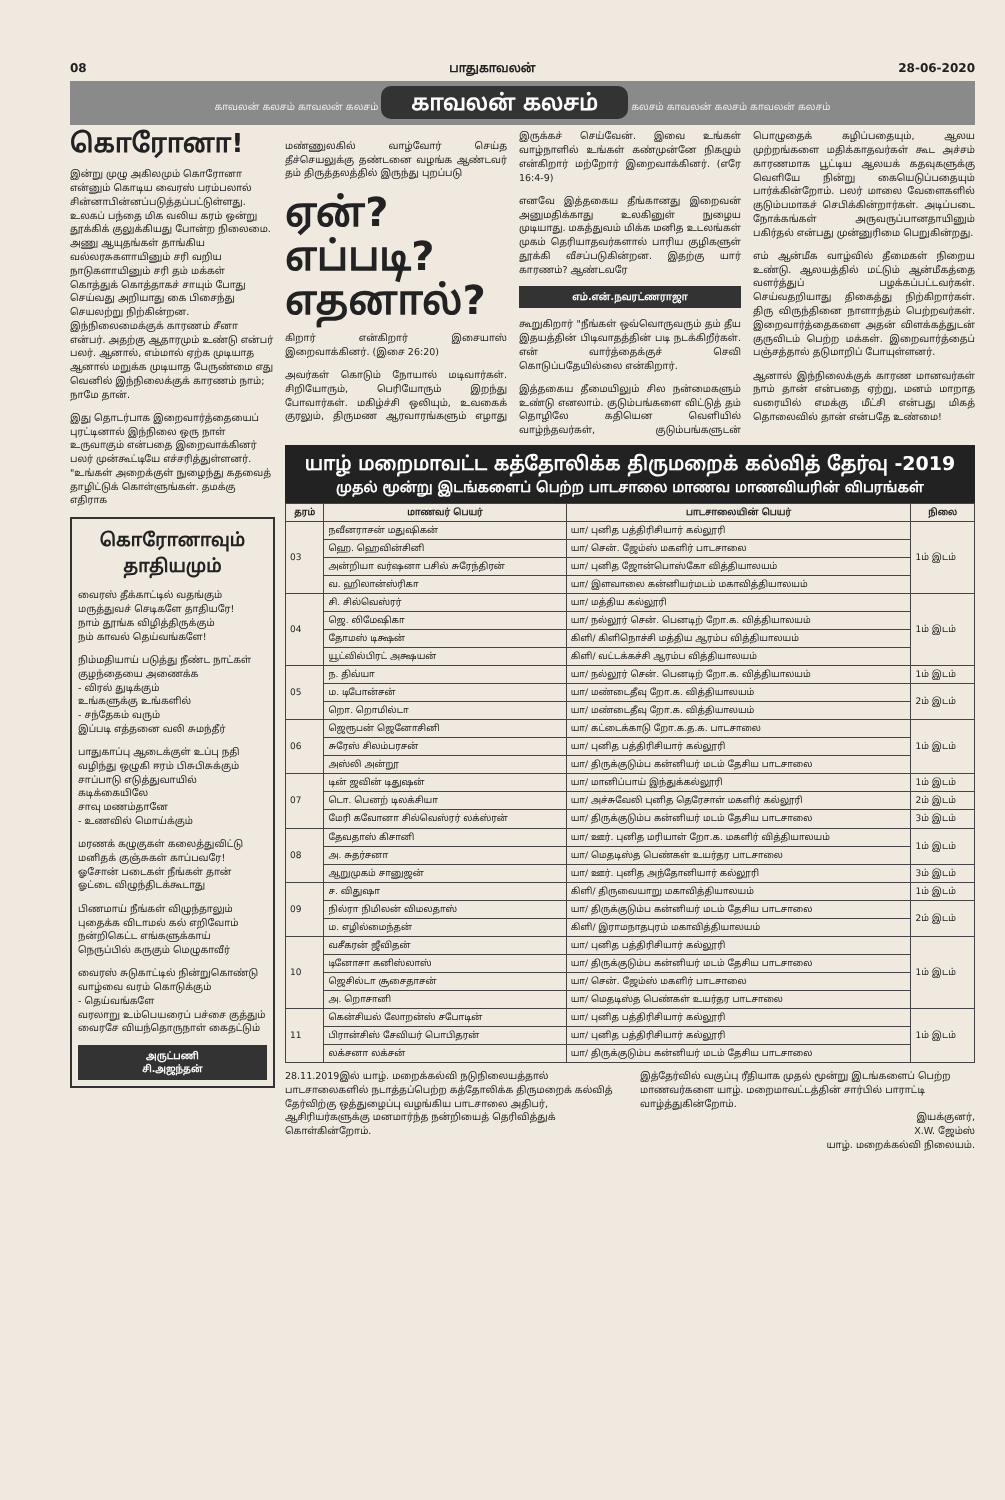08 பாதுகாவலன் 28-06-2020
காவலன் கலசம் காவலன் கலசம் காவலன் கலசம் கலசம் காவலன் கலசம் காவலன் கலசம்
கொரோனா!
இன்று முழு அகிலமும் கொரோனா என்னும் கொடிய வைரஸ் பரம்பலால் சின்னாபின்னப்படுத்தப்பட்டுள்ளது. உலகப் பந்தை மிக வலிய கரம் ஒன்று தூக்கிக் குலுக்கியது போன்ற நிலைமை. அணு ஆயுதங்கள் தாங்கிய வல்லரசுகளாயினும் சரி வறிய நாடுகளாயினும் சரி தம் மக்கள் கொத்துக் கொத்தாகச் சாயும் போது செய்வது அறியாது கை பிசைந்து செயலற்று நிற்கின்றன. இந்நிலைமைக்குக் காரணம் சீனா என்பர். அதற்கு ஆதாரமும் உண்டு என்பர் பலர். ஆனால், எம்மால் ஏற்க முடியாத ஆனால் மறுக்க முடியாத பேருண்மை எது வெனில் இந்நிலைக்குக் காரணம் நாம்; நாமே தான்.
இது தொடர்பாக இறைவார்த்தையைப் புரட்டினால் இந்நிலை ஒரு நாள் உருவாகும் என்பதை இறைவாக்கினர் பலர் முன்கூட்டியே எச்சரித்துள்ளனர். "உங்கள் அறைக்குள் நுழைந்து கதவைத் தாழிட்டுக் கொள்ளுங்கள். தமக்கு எதிராக
கொரோனாவும் தாதியமும்
வைரஸ் தீக்காட்டில் வதங்கும்
மருத்துவச் செடிகளே தாதியரே!
நாம் தூங்க விழித்திருக்கும்
நம் காவல் தெய்வங்களே!
நிம்மதியாய் படுத்து நீண்ட நாட்கள்
குழந்தையை அணைக்க
- விரல் துடிக்கும்
உங்களுக்கு உங்களில்
- சந்தேகம் வரும்
இப்படி எத்தனை வலி சுமந்தீர்
பாதுகாப்பு ஆடைக்குள் உப்பு நதி
வழிந்து ஒழுகி ஈரம் பிசுபிசுக்கும்
சாப்பாடு எடுத்துவாயில் கடிக்கையிலே
சாவு மணம்தானே
- உணவில் மொய்க்கும்
மரணக் கழுகுகள் கலைத்துவிட்டு
மனிதக் குஞ்சுகள் காப்பவரே!
ஓசோன் படைகள் நீங்கள் தான்
ஓட்டை விழுந்திடக்கூடாது
பிணமாய் நீங்கள் விழுந்தாலும்
புதைக்க விடாமல் கல் எறிவோம்
நன்றிகெட்ட எங்களுக்காய்
நெருப்பில் கருகும் மெழுகாவீர்
வைரஸ் சுடுகாட்டில் நின்றுகொண்டு
வாழ்வை வரம் கொடுக்கும்
- தெய்வங்களே
வரலாறு உம்பெயரைப் பச்சை குத்தும்
வைரசே வியந்தொருநாள் கைதட்டும்
அருட்பணி
சி.அஜந்தன்
மண்ணுலகில் வாழ்வோர் செய்த தீச்செயலுக்கு தண்டனை வழங்க ஆண்டவர் தம் திருத்தலத்தில் இருந்து புறப்படு
ஏன்?
எப்படி?
எதனால்?
கிறார் என்கிறார் இசையாஸ் இறைவாக்கினர். (இசை 26:20)
அவர்கள் கொடும் நோயால் மடிவார்கள். சிறியோரும், பெரியோரும் இறந்து போவார்கள். மகிழ்ச்சி ஒலியும், உவகைக் குரலும், திருமண ஆரவாரங்களும் எழாது இருக்கச் செய்வேன். இவை உங்கள் வாழ்நாளில் உங்கள் கண்முன்னே நிகழும் என்கிறார் மற்றோர் இறைவாக்கினர். (எரே 16:4-9)
எனவே இத்தகைய தீங்கானது இறைவன் அனுமதிக்காது உலகினுள் நுழைய முடியாது. மகத்துவம் மிக்க மனித உடலங்கள் முகம் தெரியாதவர்களால் பாரிய குழிகளுள் தூக்கி வீசப்படுகின்றன. இதற்கு யார் காரணம்? ஆண்டவரே
எம்.என்.நவரட்ணராஜா
கூறுகிறார் "நீங்கள் ஒவ்வொருவரும் தம் தீய இதயத்தின் பிடிவாதத்தின் படி நடக்கிறீர்கள். என் வார்த்தைக்குச் செவி கொடுப்பதேயில்லை என்கிறார்.
இத்தகைய தீமையிலும் சில நன்மைகளும் உண்டு எனலாம். குடும்பங்களை விட்டுத் தம் தொழிலே கதியென வெளியில் வாழ்ந்தவர்கள், குடும்பங்களுடன் பொழுதைக் கழிப்பதையும், ஆலய முற்றங்களை மதிக்காதவர்கள் கூட அச்சம் காரணமாக பூட்டிய ஆலயக் கதவுகளுக்கு வெளியே நின்று கையெடுப்பதையும் பார்க்கின்றோம். பலர் மாலை வேளைகளில் குடும்பமாகச் செபிக்கின்றார்கள். அடிப்படை நோக்கங்கள் அருவருப்பானதாயினும் பகிர்தல் என்பது முன்னுரிமை பெறுகின்றது.
எம் ஆன்மீக வாழ்வில் தீமைகள் நிறைய உண்டு. ஆலயத்தில் மட்டும் ஆன்மீகத்தை வளர்த்துப் பழக்கப்பட்டவர்கள். செய்வதறியாது திகைத்து நிற்கிறார்கள். திரு விருந்தினை நாளாந்தம் பெற்றவர்கள். இறைவார்த்தைகளை அதன் விளக்கத்துடன் குருவிடம் பெற்ற மக்கள். இறைவார்த்தைப் பஞ்சத்தால் தடுமாறிப் போயுள்ளனர்.
ஆனால் இந்நிலைக்குக் காரண மானவர்கள் நாம் தான் என்பதை ஏற்று, மனம் மாறாத வரையில் எமக்கு மீட்சி என்பது மிகத் தொலைவில் தான் என்பதே உண்மை!
யாழ் மறைமாவட்ட கத்தோலிக்க திருமறைக் கல்வித் தேர்வு -2019
முதல் மூன்று இடங்களைப் பெற்ற பாடசாலை மாணவ மாணவியரின் விபரங்கள்
| தரம் | மாணவர் பெயர் | பாடசாலையின் பெயர் | நிலை |
| --- | --- | --- | --- |
| 03 | நவீனராசன் மதுஷிகன் | யா/ புனித பத்திரிசியார் கல்லூரி | 1ம் இடம் |
| | ஹெ. ஹெவின்சினி | யா/ சென். ஜேம்ஸ் மகளிர் பாடசாலை | |
| | அன்றியா வர்ஷனா பசில் சுரேந்திரன் | யா/ புனித ஜோன்பொஸ்கோ வித்தியாலயம் | |
| | வ. ஹிலான்ஸ்ரிகா | யா/ இளவாலை கன்னியர்மடம் மகாவித்தியாலயம் | |
| 04 | சி. சில்வெஸ்ரர் | யா/ மத்திய கல்லூரி | 1ம் இடம் |
| | ஜெ. லிமேஷிகா | யா/ நல்லூர் சென். பெனடிற் றோ.க. வித்தியாலயம் | |
| | தோமஸ் டிக்ஷன் | கிளி/ கிளிநொச்சி மத்திய ஆரம்ப வித்தியாலயம் | |
| | யூட்வில்பிரட் அக்ஷயன் | கிளி/ வட்டக்கச்சி ஆரம்ப வித்தியாலயம் | |
| 05 | ந. திவ்யா | யா/ நல்லூர் சென். பெனடிற் றோ.க. வித்தியாலயம் | 1ம் இடம் |
| | ம. டிபோன்சன் | யா/ மண்டைதீவு றோ.க. வித்தியாலயம் | 2ம் இடம் |
| | றொ. றொமில்டா | யா/ மண்டைதீவு றோ.க. வித்தியாலயம் | |
| 06 | ஜெரூபன் ஜெனோசினி | யா/ கட்டைக்காடு றோ.க.த.க. பாடசாலை | 1ம் இடம் |
| | சுரேஸ் சிலம்பரசன் | யா/ புனித பத்திரிசியார் கல்லூரி | |
| | அஸ்லி அன்றூ | யா/ திருக்குடும்ப கன்னியர் மடம் தேசிய பாடசாலை | |
| 07 | டின் ஜவின் டிதுஷன் | யா/ மானிப்பாய் இந்துக்கல்லூரி | 1ம் இடம் |
| | டொ. பெனற் டிலக்சியா | யா/ அச்சுவேலி புனித தெரேசாள் மகளிர் கல்லூரி | 2ம் இடம் |
| | மேரி கவோனா சில்வெஸ்ரர் லக்ஸ்ரன் | யா/ திருக்குடும்ப கன்னியர் மடம் தேசிய பாடசாலை | 3ம் இடம் |
| 08 | தேவதாஸ் கிசானி | யா/ ஊர். புனித மரியாள் றோ.க. மகளிர் வித்தியாலயம் | 1ம் இடம் |
| | அ. சுதர்சனா | யா/ மெதடிஸ்த பெண்கள் உயர்தர பாடசாலை | |
| | ஆறுமுகம் சானுஜன் | யா/ ஊர். புனித அந்தோனியார் கல்லூரி | 3ம் இடம் |
| 09 | ச. விதுஷா | கிளி/ திருவையாறு மகாவித்தியாலயம் | 1ம் இடம் |
| | நில்ரா நிமிலன் விமலதாஸ் | யா/ திருக்குடும்ப கன்னியர் மடம் தேசிய பாடசாலை | 2ம் இடம் |
| | ம. எழில்மைந்தன் | கிளி/ இராமநாதபுரம் மகாவித்தியாலயம் | |
| 10 | வசீகரன் ஜீவிதன் | யா/ புனித பத்திரிசியார் கல்லூரி | 1ம் இடம் |
| | டினோசா கனிஸ்லாஸ் | யா/ திருக்குடும்ப கன்னியர் மடம் தேசிய பாடசாலை | |
| | ஜெசில்டா சூசைதாசன் | யா/ சென். ஜேம்ஸ் மகளிர் பாடசாலை | |
| | அ. றொசானி | யா/ மெதடிஸ்த பெண்கள் உயர்தர பாடசாலை | |
| 11 | கென்சியல் லோறன்ஸ் சபோடின் | யா/ புனித பத்திரிசியார் கல்லூரி | 1ம் இடம் |
| | பிரான்சிஸ் சேவியர் பொபிதரன் | யா/ புனித பத்திரிசியார் கல்லூரி | |
| | லக்சனா லக்சன் | யா/ திருக்குடும்ப கன்னியர் மடம் தேசிய பாடசாலை | |
28.11.2019இல் யாழ். மறைக்கல்வி நடுநிலையத்தால் பாடசாலைகளில் நடாத்தப்பெற்ற கத்தோலிக்க திருமறைக் கல்வித் தேர்விற்கு ஒத்துழைப்பு வழங்கிய பாடசாலை அதிபர், ஆசிரியர்களுக்கு மனமார்ந்த நன்றியைத் தெரிவித்துக் கொள்கின்றோம்.
இத்தேர்வில் வகுப்பு ரீதியாக முதல் மூன்று இடங்களைப் பெற்ற மாணவர்களை யாழ். மறைமாவட்டத்தின் சார்பில் பாராட்டி வாழ்த்துகின்றோம்.
இயக்குனர்,
X.W. ஜேம்ஸ்
யாழ். மறைக்கல்வி நிலையம்.